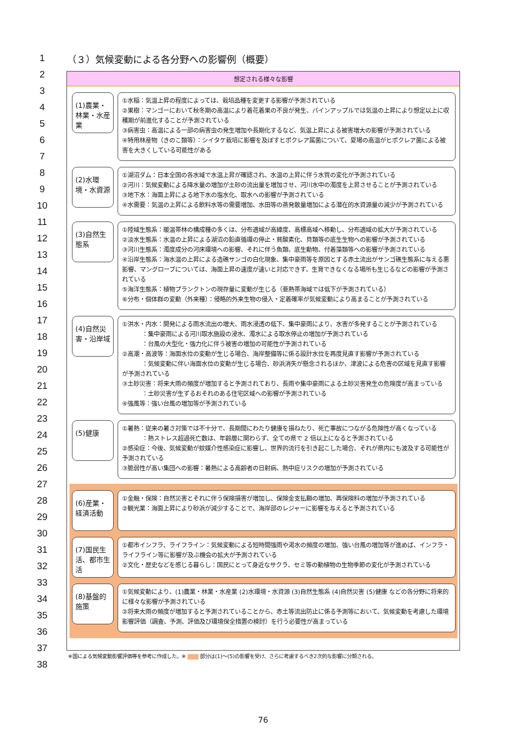1
2
3
4
5
6
7
8
9
10
11
12
13
14
15
16
17
18
19
20
21
22
23
24
25
26
27
28
29
30
31
32
33
34
35
36
37
38
（３）気候変動による各分野への影響例（概要）
想定される様々な影響
(1)農業・林業・水産業
①水稲：気温上昇の程度によっては、栽培品種を変更する影響が予測されている
②果樹：マンゴーにおいて秋冬期の高温により着花着果の不良が発生、パインアップルでは気温の上昇により想定以上に収穫期が前進化することが予測されている
③病害虫：高温による一部の病害虫の発生増加や長期化するなど、気温上昇による被害増大の影響が予測されている
④特用林産物（きのこ類等）：シイタケ栽培に影響を及ぼすヒポクレア属菌について、夏場の高温がヒポクレア菌による被害を大きくしている可能性がある
(2)水環境・水資源
①湖沼ダム：日本全国の各水域で水温上昇が確認され、水温の上昇に伴う水質の変化が予測されている
②河川：気候変動による降水量の増加が土砂の流出量を増加させ、河川水中の濁度を上昇させることが予測されている
③地下水：海面上昇による地下水の塩水化、取水への影響が予測されている
④水需要：気温の上昇による飲料水等の需要増加、水田等の蒸発散量増加による潜在的水資源量の減少が予測されている
(3)自然生態系
①陸域生態系：暖温帯林の構成種の多くは、分布適域が高緯度、高標高域へ移動し、分布適域の拡大が予測されている
②淡水生態系：水温の上昇による湖沼の鉛直循環の停止・貧酸素化、貝類等の底生生物への影響が予測されている
③河川生態系：濁度成分の河床環境への影響、それに伴う魚類、底生動物、付着藻類等への影響が予測されている
④沿岸生態系：海水温の上昇による造礁サンゴの白化現象、集中豪雨等を原因とする赤土流出がサンゴ礁生態系に与える悪影響、マングローブについては、海面上昇の速度が速いと対応できず、生育できなくなる場所も生じるなどの影響が予測されている
⑤海洋生態系：植物プランクトンの現存量に変動が生じる（亜熱帯海域では低下が予測されている）
⑥分布・個体群の変動（外来種）：侵略的外来生物の侵入・定着確率が気候変動により高まることが予測されている
(4)自然災害・沿岸域
①洪水・内水：開発による雨水流出の増大、雨水浸透の低下、集中豪雨により、水害が多発することが予測されている
：集中豪雨による河川取水施設の浸水、濁水による取水停止の増加が予測されている
：台風の大型化・強力化に伴う被害の増加の可能性が予測されている
②高潮・高波等：海面水位の変動が生じる場合、海岸整備等に係る設計水位を再度見直す影響が予測されている
：気候変動に伴い海面水位の変動が生じる場合、砂浜消失が懸念されるほか、津波による危害の区域を見直す影響が予測されている
③土砂災害：将来大雨の頻度が増加すると予測されており、長雨や集中豪雨による土砂災害発生の危険度が高まっている
：土砂災害が生ずるおそれのある住宅区域への影響が予測されている
④強風等：強い台風の増加等が予測されている
(5)健康
①暑熱：従来の暑さ対策では不十分で、長期間にわたり健康を損ねたり、死亡事故につながる危険性が高くなっている
：熱ストレス超過死亡数は、年齢層に関わらず、全ての県で 2 倍以上になると予測されている
②感染症：今後、気候変動が蚊媒介性感染症に影響し、世界的流行を引き起こした場合、それが県内にも波及する可能性が予測されている
③脆弱性が高い集団への影響：暑熱による高齢者の日射病、熱中症リスクの増加が予測されている
(6)産業・経済活動
①金融・保険：自然災害とそれに伴う保険損害が増加し、保険金支払額の増加、再保険料の増加が予測されている
②観光業：海面上昇により砂浜が減少することで、海岸部のレジャーに影響を与えると予測されている
(7)国民生活、都市生活
①都市インフラ、ライフライン：気候変動による短時間強雨や渇水の頻度の増加、強い台風の増加等が進めば、インフラ・ライフライン等に影響が及ぶ機会の拡大が予測されている
②文化・歴史などを感じる暮らし：国民にとって身近なサクラ、セミ等の動植物の生物季節の変化が予測されている
(8)基盤的施策
①気候変動により、(1)農業・林業・水産業 (2)水環境・水資源 (3)自然生態系 (4)自然災害 (5)健康 などの各分野に将来的に様々な影響が予測されている
②将来大雨の頻度が増加すると予測されていることから、赤土等流出防止に係る予測等において、気候変動を考慮した環境影響評価（調査、予測、評価及び環境保全措置の検討）を行う必要性が高まっている
※国による気候変動影響評価等を参考に作成した。※ 部分は(1)～(5)の影響を受け、さらに考慮するべき2次的な影響に分類される。
76